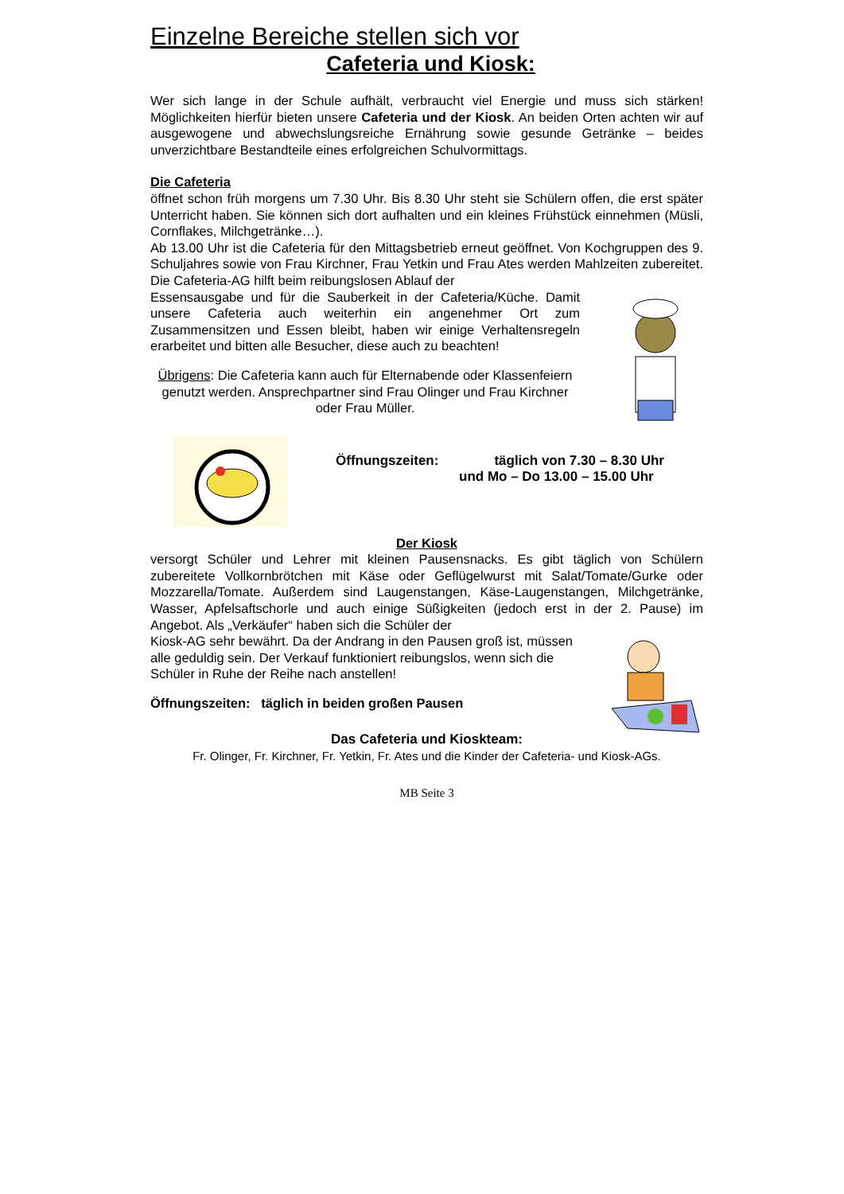Einzelne Bereiche stellen sich vor
Cafeteria und Kiosk:
Wer sich lange in der Schule aufhält, verbraucht viel Energie und muss sich stärken! Möglichkeiten hierfür bieten unsere Cafeteria und der Kiosk. An beiden Orten achten wir auf ausgewogene und abwechslungsreiche Ernährung sowie gesunde Getränke – beides unverzichtbare Bestandteile eines erfolgreichen Schulvormittags.
Die Cafeteria
öffnet schon früh morgens um 7.30 Uhr. Bis 8.30 Uhr steht sie Schülern offen, die erst später Unterricht haben. Sie können sich dort aufhalten und ein kleines Frühstück einnehmen (Müsli, Cornflakes, Milchgetränke…).
Ab 13.00 Uhr ist die Cafeteria für den Mittagsbetrieb erneut geöffnet. Von Kochgruppen des 9. Schuljahres sowie von Frau Kirchner, Frau Yetkin und Frau Ates werden Mahlzeiten zubereitet. Die Cafeteria-AG hilft beim reibungslosen Ablauf der
Essensausgabe und für die Sauberkeit in der Cafeteria/Küche. Damit unsere Cafeteria auch weiterhin ein angenehmer Ort zum Zusammensitzen und Essen bleibt, haben wir einige Verhaltensregeln erarbeitet und bitten alle Besucher, diese auch zu beachten!
Übrigens: Die Cafeteria kann auch für Elternabende oder Klassenfeiern genutzt werden. Ansprechpartner sind Frau Olinger und Frau Kirchner oder Frau Müller.
Öffnungszeiten: täglich von 7.30 – 8.30 Uhr
und Mo – Do 13.00 – 15.00 Uhr
Der Kiosk
versorgt Schüler und Lehrer mit kleinen Pausensnacks. Es gibt täglich von Schülern zubereitete Vollkornbrötchen mit Käse oder Geflügelwurst mit Salat/Tomate/Gurke oder Mozzarella/Tomate. Außerdem sind Laugenstangen, Käse-Laugenstangen, Milchgetränke, Wasser, Apfelsaftschorle und auch einige Süßigkeiten (jedoch erst in der 2. Pause) im Angebot. Als „Verkäufer“ haben sich die Schüler der
Kiosk-AG sehr bewährt. Da der Andrang in den Pausen groß ist, müssen alle geduldig sein. Der Verkauf funktioniert reibungslos, wenn sich die Schüler in Ruhe der Reihe nach anstellen!
Öffnungszeiten: täglich in beiden großen Pausen
Das Cafeteria und Kioskteam:
Fr. Olinger, Fr. Kirchner, Fr. Yetkin, Fr. Ates und die Kinder der Cafeteria- und Kiosk-AGs.
MB Seite 3